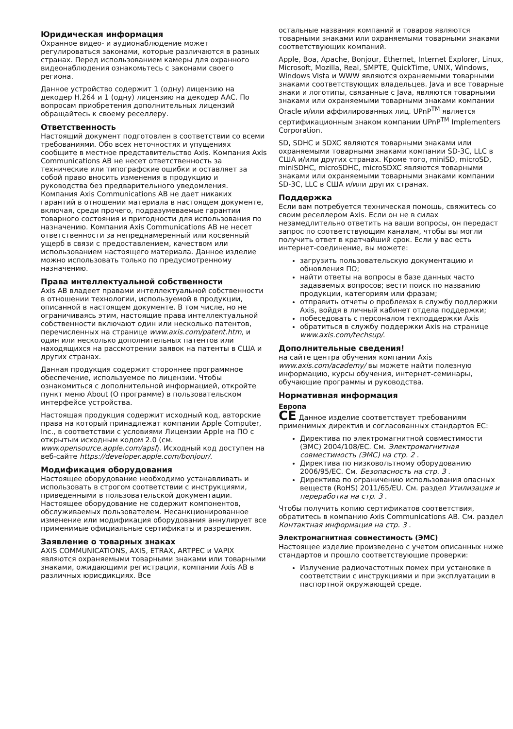Юридическая информация
Охранное видео- и аудионаблюдение может регулироваться законами, которые различаются в разных странах. Перед использованием камеры для охранного видеонаблюдения ознакомьтесь с законами своего региона.
Данное устройство содержит 1 (одну) лицензию на декодер H.264 и 1 (одну) лицензию на декодер AAC. По вопросам приобретения дополнительных лицензий обращайтесь к своему реселлеру.
Ответственность
Настоящий документ подготовлен в соответствии со всеми требованиями. Обо всех неточностях и упущениях сообщите в местное представительство Axis. Компания Axis Communications AB не несет ответственность за технические или типографские ошибки и оставляет за собой право вносить изменения в продукцию и руководства без предварительного уведомления. Компания Axis Communications AB не дает никаких гарантий в отношении материала в настоящем документе, включая, среди прочего, подразумеваемые гарантии товарного состояния и пригодности для использования по назначению. Компания Axis Communications AB не несет ответственности за непреднамеренный или косвенный ущерб в связи с предоставлением, качеством или использованием настоящего материала. Данное изделие можно использовать только по предусмотренному назначению.
Права интеллектуальной собственности
Axis AB владеет правами интеллектуальной собственности в отношении технологии, используемой в продукции, описанной в настоящем документе. В том числе, но не ограничиваясь этим, настоящие права интеллектуальной собственности включают один или несколько патентов, перечисленных на странице www.axis.com/patent.htm, и один или несколько дополнительных патентов или находящихся на рассмотрении заявок на патенты в США и других странах.
Данная продукция содержит стороннее программное обеспечение, используемое по лицензии. Чтобы ознакомиться с дополнительной информацией, откройте пункт меню About (О программе) в пользовательском интерфейсе устройства.
Настоящая продукция содержит исходный код, авторские права на который принадлежат компании Apple Computer, Inc., в соответствии с условиями Лицензии Apple на ПО с открытым исходным кодом 2.0 (см. www.opensource.apple.com/apsl). Исходный код доступен на веб-сайте https://developer.apple.com/bonjour/.
Модификация оборудования
Настоящее оборудование необходимо устанавливать и использовать в строгом соответствии с инструкциями, приведенными в пользовательской документации. Настоящее оборудование не содержит компонентов, обслуживаемых пользователем. Несанкционированное изменение или модификация оборудования аннулирует все применимые официальные сертификаты и разрешения.
Заявление о товарных знаках
AXIS COMMUNICATIONS, AXIS, ETRAX, ARTPEC и VAPIX являются охраняемыми товарными знаками или товарными знаками, ожидающими регистрации, компании Axis AB в различных юрисдикциях. Все
остальные названия компаний и товаров являются товарными знаками или охраняемыми товарными знаками соответствующих компаний.
Apple, Boa, Apache, Bonjour, Ethernet, Internet Explorer, Linux, Microsoft, Mozilla, Real, SMPTE, QuickTime, UNIX, Windows, Windows Vista и WWW являются охраняемыми товарными знаками соответствующих владельцев. Java и все товарные знаки и логотипы, связанные с Java, являются товарными знаками или охраняемыми товарными знаками компании Oracle и/или аффилированных лиц. UPnP<sup>TM</sup> является сертификационным знаком компании UPnP<sup>TM</sup> Implementers Corporation.
SD, SDHC и SDXC являются товарными знаками или охраняемыми товарными знаками компании SD-3C, LLC в США и/или других странах. Кроме того, miniSD, microSD, miniSDHC, microSDHC, microSDXC являются товарными знаками или охраняемыми товарными знаками компании SD-3C, LLC в США и/или других странах.
Поддержка
Если вам потребуется техническая помощь, свяжитесь со своим реселлером Axis. Если он не в силах незамедлительно ответить на ваши вопросы, он передаст запрос по соответствующим каналам, чтобы вы могли получить ответ в кратчайший срок. Если у вас есть интернет-соединение, вы можете:
загрузить пользовательскую документацию и обновления ПО;
найти ответы на вопросы в базе данных часто задаваемых вопросов; вести поиск по названию продукции, категориям или фразам;
отправить отчеты о проблемах в службу поддержки Axis, войдя в личный кабинет отдела поддержки;
побеседовать с персоналом техподдержки Axis
обратиться в службу поддержки Axis на странице www.axis.com/techsup/.
Дополнительные сведения!
на сайте центра обучения компании Axis www.axis.com/academy/ вы можете найти полезную информацию, курсы обучения, интернет-семинары, обучающие программы и руководства.
Нормативная информация
Европа
CE Данное изделие соответствует требованиям применимых директив и согласованных стандартов ЕС:
Директива по электромагнитной совместимости (ЭМС) 2004/108/EC. См. Электромагнитная совместимость (ЭМС) на стр. 2 .
Директива по низковольтному оборудованию 2006/95/EC. См. Безопасность на стр. 3 .
Директива по ограничению использования опасных веществ (RoHS) 2011/65/EU. См. раздел Утилизация и переработка на стр. 3 .
Чтобы получить копию сертификатов соответствия, обратитесь в компанию Axis Communications AB. См. раздел Контактная информация на стр. 3 .
Электромагнитная совместимость (ЭМС)
Настоящее изделие произведено с учетом описанных ниже стандартов и прошло соответствующие проверки:
Излучение радиочастотных помех при установке в соответствии с инструкциями и при эксплуатации в паспортной окружающей среде.